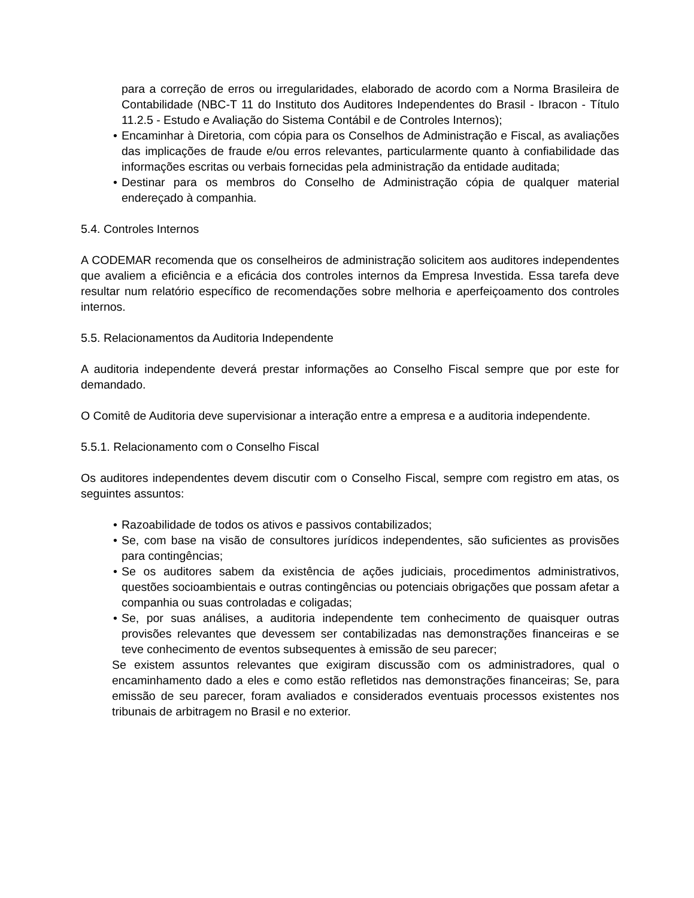para a correção de erros ou irregularidades, elaborado de acordo com a Norma Brasileira de Contabilidade (NBC-T 11 do Instituto dos Auditores Independentes do Brasil - Ibracon - Título 11.2.5 - Estudo e Avaliação do Sistema Contábil e de Controles Internos);
• Encaminhar à Diretoria, com cópia para os Conselhos de Administração e Fiscal, as avaliações das implicações de fraude e/ou erros relevantes, particularmente quanto à confiabilidade das informações escritas ou verbais fornecidas pela administração da entidade auditada;
• Destinar para os membros do Conselho de Administração cópia de qualquer material endereçado à companhia.
5.4. Controles Internos
A CODEMAR recomenda que os conselheiros de administração solicitem aos auditores independentes que avaliem a eficiência e a eficácia dos controles internos da Empresa Investida. Essa tarefa deve resultar num relatório específico de recomendações sobre melhoria e aperfeiçoamento dos controles internos.
5.5. Relacionamentos da Auditoria Independente
A auditoria independente deverá prestar informações ao Conselho Fiscal sempre que por este for demandado.
O Comitê de Auditoria deve supervisionar a interação entre a empresa e a auditoria independente.
5.5.1. Relacionamento com o Conselho Fiscal
Os auditores independentes devem discutir com o Conselho Fiscal, sempre com registro em atas, os seguintes assuntos:
• Razoabilidade de todos os ativos e passivos contabilizados;
• Se, com base na visão de consultores jurídicos independentes, são suficientes as provisões para contingências;
• Se os auditores sabem da existência de ações judiciais, procedimentos administrativos, questões socioambientais e outras contingências ou potenciais obrigações que possam afetar a companhia ou suas controladas e coligadas;
• Se, por suas análises, a auditoria independente tem conhecimento de quaisquer outras provisões relevantes que devessem ser contabilizadas nas demonstrações financeiras e se teve conhecimento de eventos subsequentes à emissão de seu parecer;
Se existem assuntos relevantes que exigiram discussão com os administradores, qual o encaminhamento dado a eles e como estão refletidos nas demonstrações financeiras; Se, para emissão de seu parecer, foram avaliados e considerados eventuais processos existentes nos tribunais de arbitragem no Brasil e no exterior.